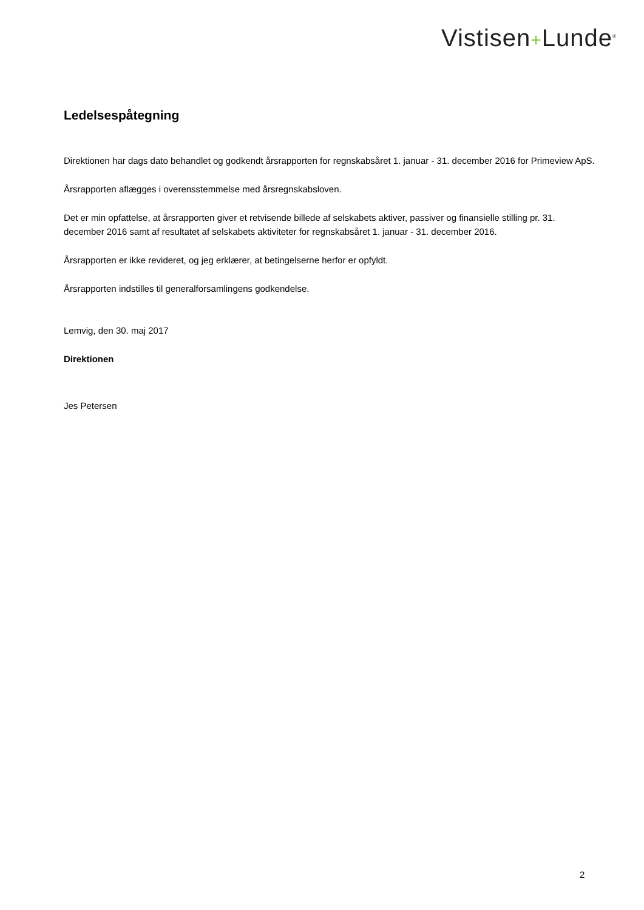Vistisen+Lunde<sup>®</sup>
Ledelsespåtegning
Direktionen har dags dato behandlet og godkendt årsrapporten for regnskabsåret 1. januar - 31. december 2016 for Primeview ApS.
Årsrapporten aflægges i overensstemmelse med årsregnskabsloven.
Det er min opfattelse, at årsrapporten giver et retvisende billede af selskabets aktiver, passiver og finansielle stilling pr. 31. december 2016 samt af resultatet af selskabets aktiviteter for regnskabsåret 1. januar - 31. december 2016.
Årsrapporten er ikke revideret, og jeg erklærer, at betingelserne herfor er opfyldt.
Årsrapporten indstilles til generalforsamlingens godkendelse.
Lemvig, den 30. maj 2017
Direktionen
Jes Petersen
2